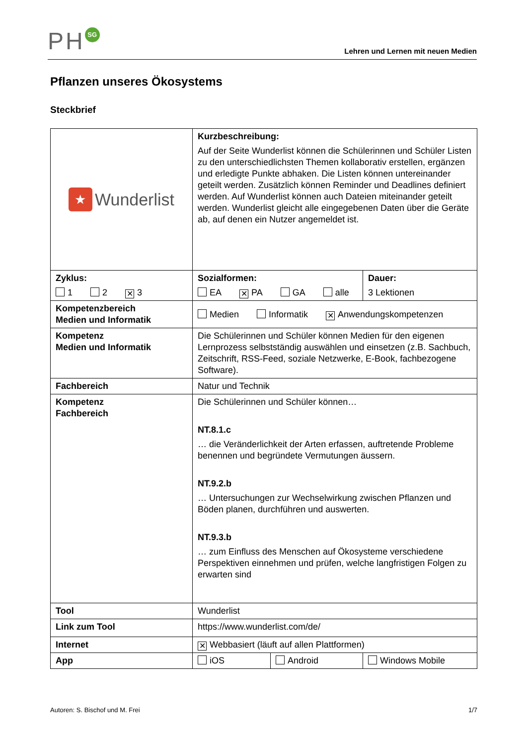PH SG
Lehren und Lernen mit neuen Medien
Pflanzen unseres Ökosystems
Steckbrief
| ★ Wunderlist | Kurzbeschreibung: Auf der Seite Wunderlist können die Schülerinnen und Schüler Listen zu den unterschiedlichsten Themen kollaborativ erstellen, ergänzen und erledigte Punkte abhaken. Die Listen können untereinander geteilt werden. Zusätzlich können Reminder und Deadlines definiert werden. Auf Wunderlist können auch Dateien miteinander geteilt werden. Wunderlist gleicht alle eingegebenen Daten über die Geräte ab, auf denen ein Nutzer angemeldet ist. | | |
| Zyklus: 1 2 ✕ 3 | Sozialformen: EA ✕ PA GA alle | | Dauer: 3 Lektionen |
| Kompetenzbereich Medien und Informatik | Medien Informatik ✕ Anwendungskompetenzen | | |
| Kompetenz Medien und Informatik | Die Schülerinnen und Schüler können Medien für den eigenen Lernprozess selbstständig auswählen und einsetzen (z.B. Sachbuch, Zeitschrift, RSS-Feed, soziale Netzwerke, E-Book, fachbezogene Software). | | |
| Fachbereich | Natur und Technik | | |
| Kompetenz Fachbereich | Die Schülerinnen und Schüler können… NT.8.1.c … die Veränderlichkeit der Arten erfassen, auftretende Probleme benennen und begründete Vermutungen äussern. NT.9.2.b … Untersuchungen zur Wechselwirkung zwischen Pflanzen und Böden planen, durchführen und auswerten. NT.9.3.b … zum Einfluss des Menschen auf Ökosysteme verschiedene Perspektiven einnehmen und prüfen, welche langfristigen Folgen zu erwarten sind | | |
| Tool | Wunderlist | | |
| Link zum Tool | https://www.wunderlist.com/de/ | | |
| Internet | ✕ Webbasiert (läuft auf allen Plattformen) | | |
| App | iOS | Android | Windows Mobile |
Autoren: S. Bischof und M. Frei 1/7